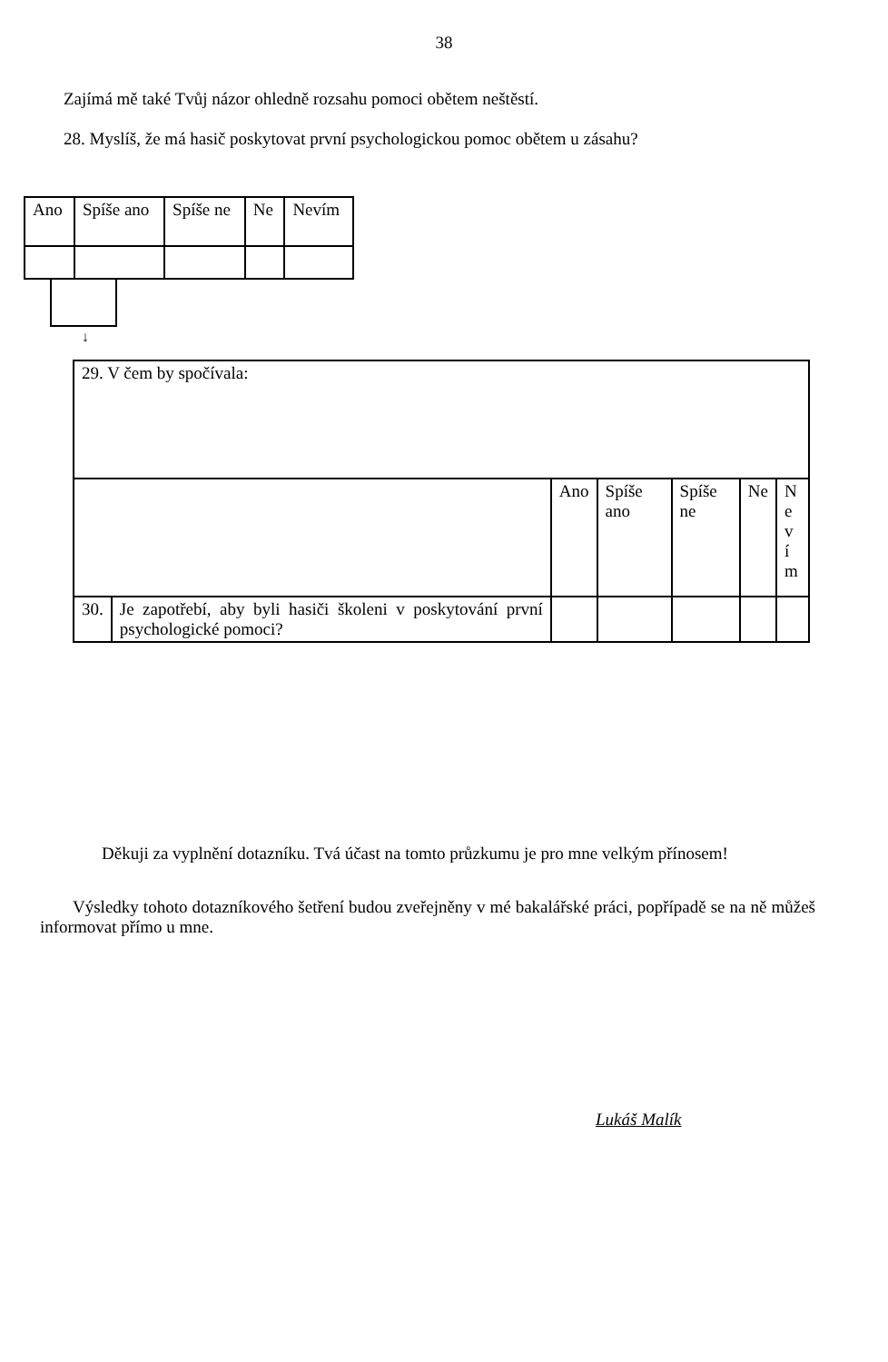38
Zajímá mě také Tvůj názor ohledně rozsahu pomoci obětem neštěstí.
28. Myslíš, že má hasič poskytovat první psychologickou pomoc obětem u zásahu?
| Ano | Spíše ano | Spíše ne | Ne | Nevím |
↓
| 29. V čem by spočívala: | | | | | | |
| | | Ano | Spíše ano | Spíše ne | Ne | N e v í m |
| 30. | Je zapotřebí, aby byli hasiči školeni v poskytování první psychologické pomoci? | | | | | |
Děkuji za vyplnění dotazníku. Tvá účast na tomto průzkumu je pro mne velkým přínosem!
Výsledky tohoto dotazníkového šetření budou zveřejněny v mé bakalářské práci, popřípadě se na ně můžeš informovat přímo u mne.
Lukáš Malík